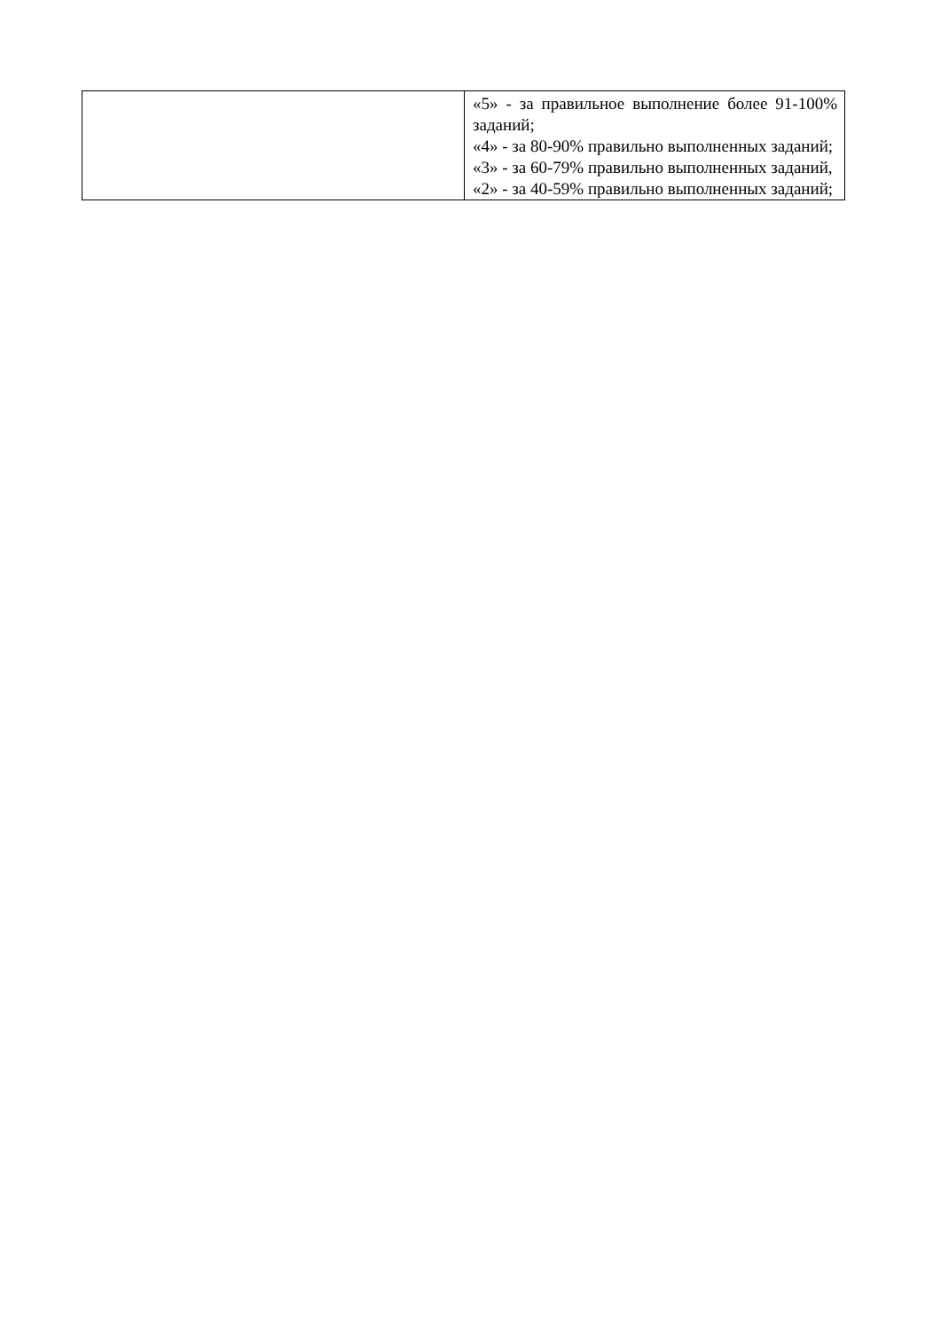| | «5» - за правильное выполнение более 91-100% заданий; «4» - за 80-90% правильно выполненных заданий; «3» - за 60-79% правильно выполненных заданий, «2» - за 40-59% правильно выполненных заданий; |